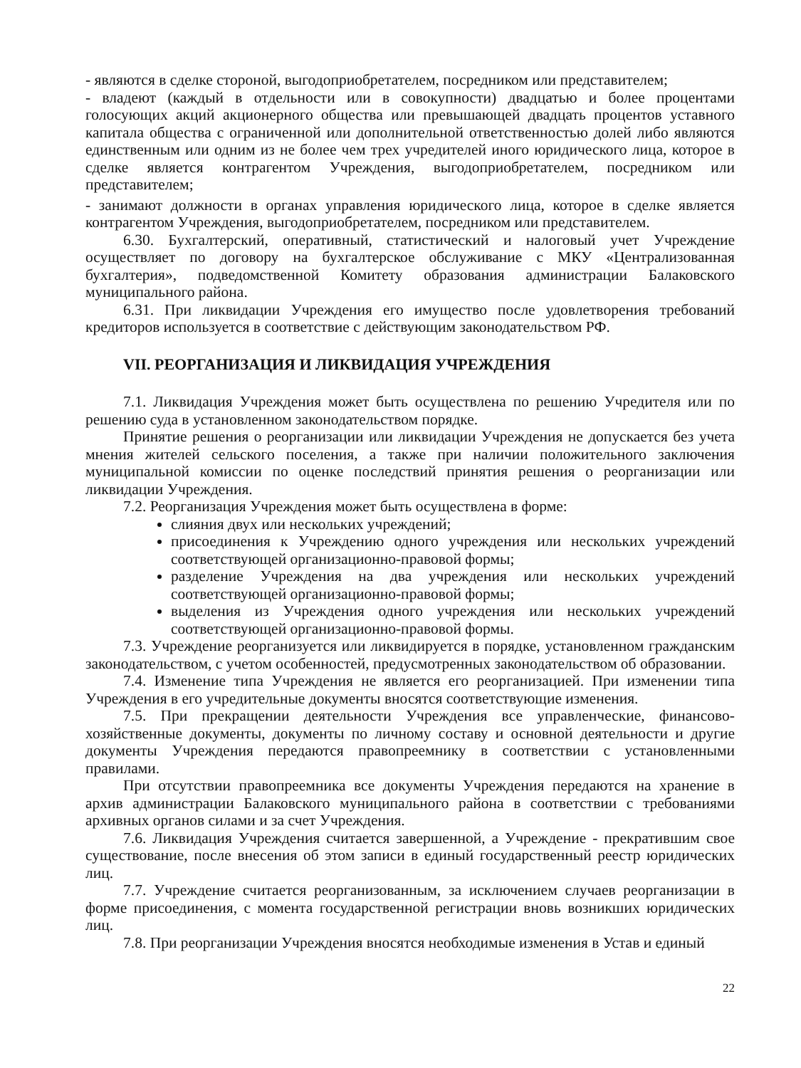- являются в сделке стороной, выгодоприобретателем, посредником или представителем;
- владеют (каждый в отдельности или в совокупности) двадцатью и более процентами голосующих акций акционерного общества или превышающей двадцать процентов уставного капитала общества с ограниченной или дополнительной ответственностью долей либо являются единственным или одним из не более чем трех учредителей иного юридического лица, которое в сделке является контрагентом Учреждения, выгодоприобретателем, посредником или представителем;
- занимают должности в органах управления юридического лица, которое в сделке является контрагентом Учреждения, выгодоприобретателем, посредником или представителем.
6.30. Бухгалтерский, оперативный, статистический и налоговый учет Учреждение осуществляет по договору на бухгалтерское обслуживание с МКУ «Централизованная бухгалтерия», подведомственной Комитету образования администрации Балаковского муниципального района.
6.31. При ликвидации Учреждения его имущество после удовлетворения требований кредиторов используется в соответствие с действующим законодательством РФ.
VII. РЕОРГАНИЗАЦИЯ И ЛИКВИДАЦИЯ УЧРЕЖДЕНИЯ
7.1. Ликвидация Учреждения может быть осуществлена по решению Учредителя или по решению суда в установленном законодательством порядке.
Принятие решения о реорганизации или ликвидации Учреждения не допускается без учета мнения жителей сельского поселения, а также при наличии положительного заключения муниципальной комиссии по оценке последствий принятия решения о реорганизации или ликвидации Учреждения.
7.2. Реорганизация Учреждения может быть осуществлена в форме:
слияния двух или нескольких учреждений;
присоединения к Учреждению одного учреждения или нескольких учреждений соответствующей организационно-правовой формы;
разделение Учреждения на два учреждения или нескольких учреждений соответствующей организационно-правовой формы;
выделения из Учреждения одного учреждения или нескольких учреждений соответствующей организационно-правовой формы.
7.3. Учреждение реорганизуется или ликвидируется в порядке, установленном гражданским законодательством, с учетом особенностей, предусмотренных законодательством об образовании.
7.4. Изменение типа Учреждения не является его реорганизацией. При изменении типа Учреждения в его учредительные документы вносятся соответствующие изменения.
7.5. При прекращении деятельности Учреждения все управленческие, финансово-хозяйственные документы, документы по личному составу и основной деятельности и другие документы Учреждения передаются правопреемнику в соответствии с установленными правилами.
При отсутствии правопреемника все документы Учреждения передаются на хранение в архив администрации Балаковского муниципального района в соответствии с требованиями архивных органов силами и за счет Учреждения.
7.6. Ликвидация Учреждения считается завершенной, а Учреждение - прекратившим свое существование, после внесения об этом записи в единый государственный реестр юридических лиц.
7.7. Учреждение считается реорганизованным, за исключением случаев реорганизации в форме присоединения, с момента государственной регистрации вновь возникших юридических лиц.
7.8. При реорганизации Учреждения вносятся необходимые изменения в Устав и единый
22